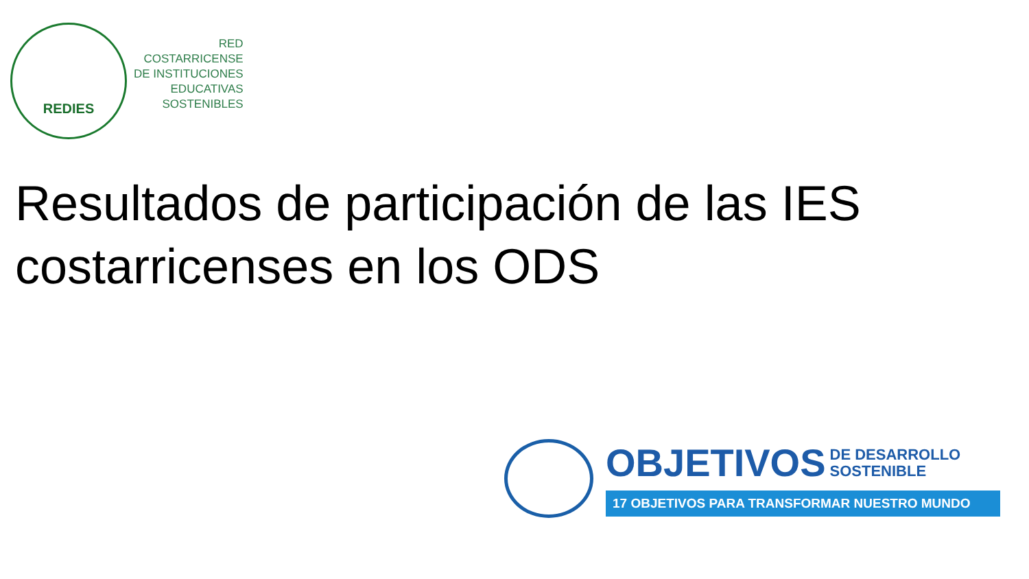REDIES
RED
COSTARRICENSE
DE INSTITUCIONES
EDUCATIVAS
SOSTENIBLES
Resultados de participación de las IES costarricenses en los ODS
OBJETIVOS DE DESARROLLO
SOSTENIBLE
17 OBJETIVOS PARA TRANSFORMAR NUESTRO MUNDO